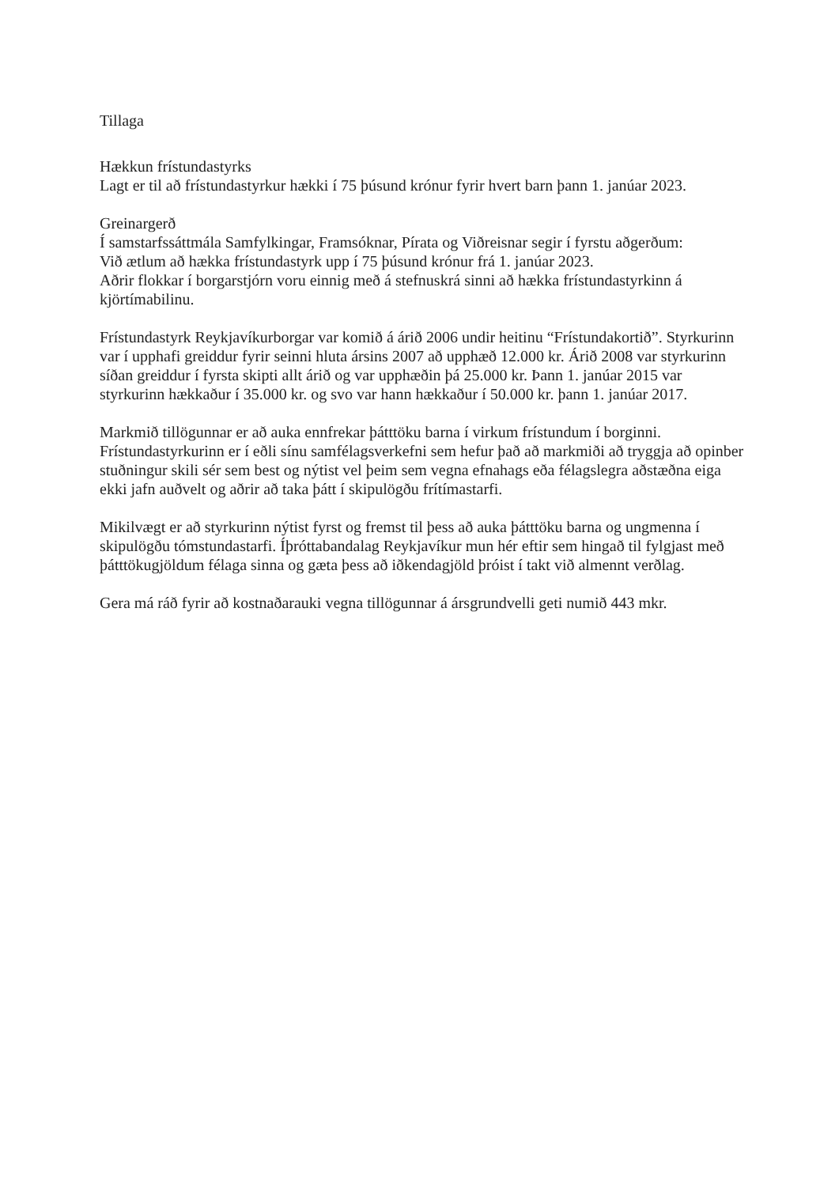Tillaga
Hækkun frístundastyrks
Lagt er til að frístundastyrkur hækki í 75 þúsund krónur fyrir hvert barn þann 1. janúar 2023.
Greinargerð
Í samstarfssáttmála Samfylkingar, Framsóknar, Pírata og Viðreisnar segir í fyrstu aðgerðum:
Við ætlum að hækka frístundastyrk upp í 75 þúsund krónur frá 1. janúar 2023.
Aðrir flokkar í borgarstjórn voru einnig með á stefnuskrá sinni að hækka frístundastyrkinn á kjörtímabilinu.
Frístundastyrk Reykjavíkurborgar var komið á árið 2006 undir heitinu “Frístundakortið”. Styrkurinn var í upphafi greiddur fyrir seinni hluta ársins 2007 að upphæð 12.000 kr. Árið 2008 var styrkurinn síðan greiddur í fyrsta skipti allt árið og var upphæðin þá 25.000 kr. Þann 1. janúar 2015 var styrkurinn hækkaður í 35.000 kr. og svo var hann hækkaður í 50.000 kr. þann 1. janúar 2017.
Markmið tillögunnar er að auka ennfrekar þátttöku barna í virkum frístundum í borginni. Frístundastyrkurinn er í eðli sínu samfélagsverkefni sem hefur það að markmiði að tryggja að opinber stuðningur skili sér sem best og nýtist vel þeim sem vegna efnahags eða félagslegra aðstæðna eiga ekki jafn auðvelt og aðrir að taka þátt í skipulögðu frítímastarfi.
Mikilvægt er að styrkurinn nýtist fyrst og fremst til þess að auka þátttöku barna og ungmenna í skipulögðu tómstundastarfi. Íþróttabandalag Reykjavíkur mun hér eftir sem hingað til fylgjast með þátttökugjöldum félaga sinna og gæta þess að iðkendagjöld þróist í takt við almennt verðlag.
Gera má ráð fyrir að kostnaðarauki vegna tillögunnar á ársgrundvelli geti numið 443 mkr.